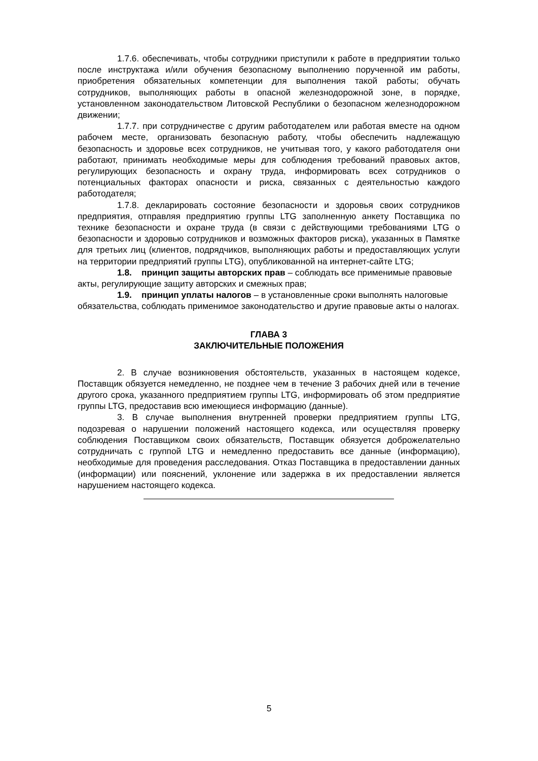1.7.6. обеспечивать, чтобы сотрудники приступили к работе в предприятии только после инструктажа и/или обучения безопасному выполнению порученной им работы, приобретения обязательных компетенции для выполнения такой работы; обучать сотрудников, выполняющих работы в опасной железнодорожной зоне, в порядке, установленном законодательством Литовской Республики о безопасном железнодорожном движении;
1.7.7. при сотрудничестве с другим работодателем или работая вместе на одном рабочем месте, организовать безопасную работу, чтобы обеспечить надлежащую безопасность и здоровье всех сотрудников, не учитывая того, у какого работодателя они работают, принимать необходимые меры для соблюдения требований правовых актов, регулирующих безопасность и охрану труда, информировать всех сотрудников о потенциальных факторах опасности и риска, связанных с деятельностью каждого работодателя;
1.7.8. декларировать состояние безопасности и здоровья своих сотрудников предприятия, отправляя предприятию группы LTG заполненную анкету Поставщика по технике безопасности и охране труда (в связи с действующими требованиями LTG о безопасности и здоровью сотрудников и возможных факторов риска), указанных в Памятке для третьих лиц (клиентов, подрядчиков, выполняющих работы и предоставляющих услуги на территории предприятий группы LTG), опубликованной на интернет-сайте LTG;
1.8. принцип защиты авторских прав – соблюдать все применимые правовые акты, регулирующие защиту авторских и смежных прав;
1.9. принцип уплаты налогов – в установленные сроки выполнять налоговые обязательства, соблюдать применимое законодательство и другие правовые акты о налогах.
ГЛАВА 3
ЗАКЛЮЧИТЕЛЬНЫЕ ПОЛОЖЕНИЯ
2. В случае возникновения обстоятельств, указанных в настоящем кодексе, Поставщик обязуется немедленно, не позднее чем в течение 3 рабочих дней или в течение другого срока, указанного предприятием группы LTG, информировать об этом предприятие группы LTG, предоставив всю имеющиеся информацию (данные).
3. В случае выполнения внутренней проверки предприятием группы LTG, подозревая о нарушении положений настоящего кодекса, или осуществляя проверку соблюдения Поставщиком своих обязательств, Поставщик обязуется доброжелательно сотрудничать с группой LTG и немедленно предоставить все данные (информацию), необходимые для проведения расследования. Отказ Поставщика в предоставлении данных (информации) или пояснений, уклонение или задержка в их предоставлении является нарушением настоящего кодекса.
5